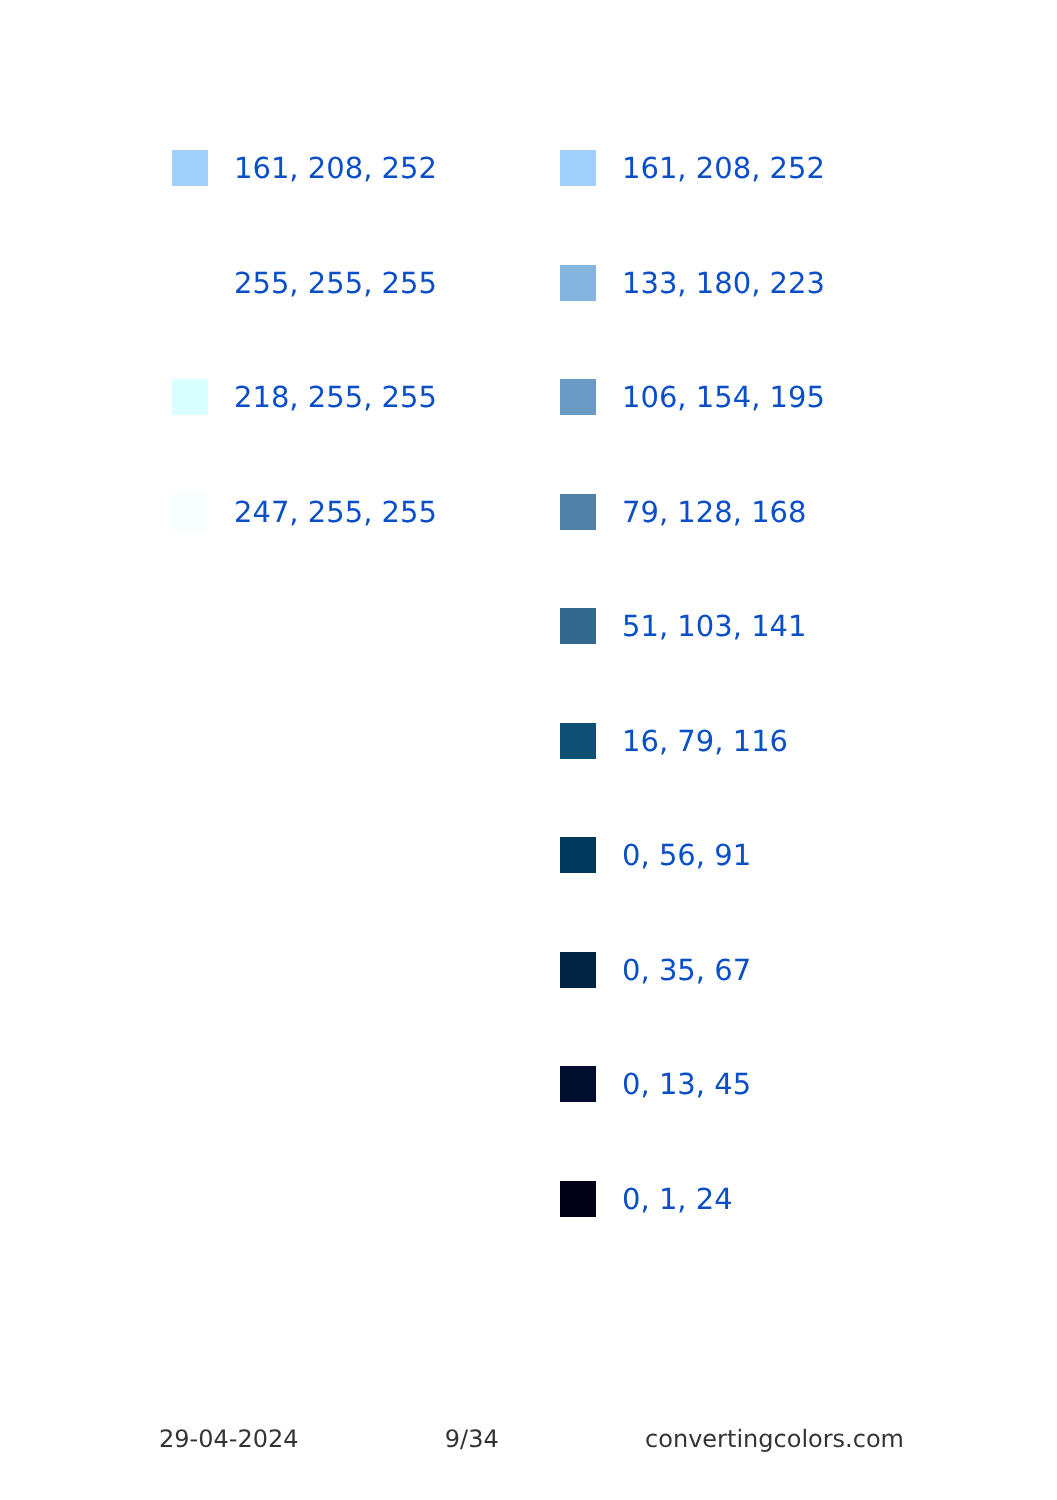161, 208, 252
255, 255, 255
218, 255, 255
247, 255, 255
161, 208, 252
133, 180, 223
106, 154, 195
79, 128, 168
51, 103, 141
16, 79, 116
0, 56, 91
0, 35, 67
0, 13, 45
0, 1, 24
29-04-2024 9/34 convertingcolors.com